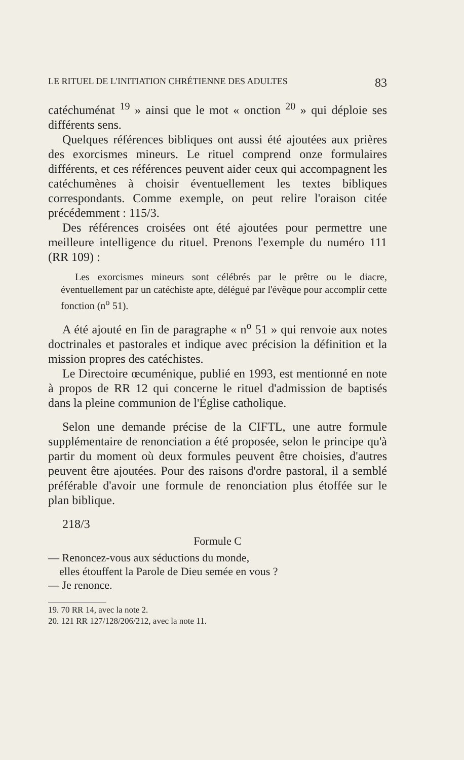LE RITUEL DE L'INITIATION CHRÉTIENNE DES ADULTES 83
catéchuménat <sup>19</sup> » ainsi que le mot « onction <sup>20</sup> » qui déploie ses différents sens.
Quelques références bibliques ont aussi été ajoutées aux prières des exorcismes mineurs. Le rituel comprend onze formulaires différents, et ces références peuvent aider ceux qui accompagnent les catéchumènes à choisir éventuellement les textes bibliques correspondants. Comme exemple, on peut relire l'oraison citée précédemment : 115/3.
Des références croisées ont été ajoutées pour permettre une meilleure intelligence du rituel. Prenons l'exemple du numéro 111 (RR 109) :
Les exorcismes mineurs sont célébrés par le prêtre ou le diacre, éventuellement par un catéchiste apte, délégué par l'évêque pour accomplir cette fonction (n<sup>o</sup> 51).
A été ajouté en fin de paragraphe « n<sup>o</sup> 51 » qui renvoie aux notes doctrinales et pastorales et indique avec précision la définition et la mission propres des catéchistes.
Le Directoire œcuménique, publié en 1993, est mentionné en note à propos de RR 12 qui concerne le rituel d'admission de baptisés dans la pleine communion de l'Église catholique.
Selon une demande précise de la CIFTL, une autre formule supplémentaire de renonciation a été proposée, selon le principe qu'à partir du moment où deux formules peuvent être choisies, d'autres peuvent être ajoutées. Pour des raisons d'ordre pastoral, il a semblé préférable d'avoir une formule de renonciation plus étoffée sur le plan biblique.
218/3
Formule C
— Renoncez-vous aux séductions du monde,
elles étouffent la Parole de Dieu semée en vous ?
— Je renonce.
19. 70 RR 14, avec la note 2.
20. 121 RR 127/128/206/212, avec la note 11.